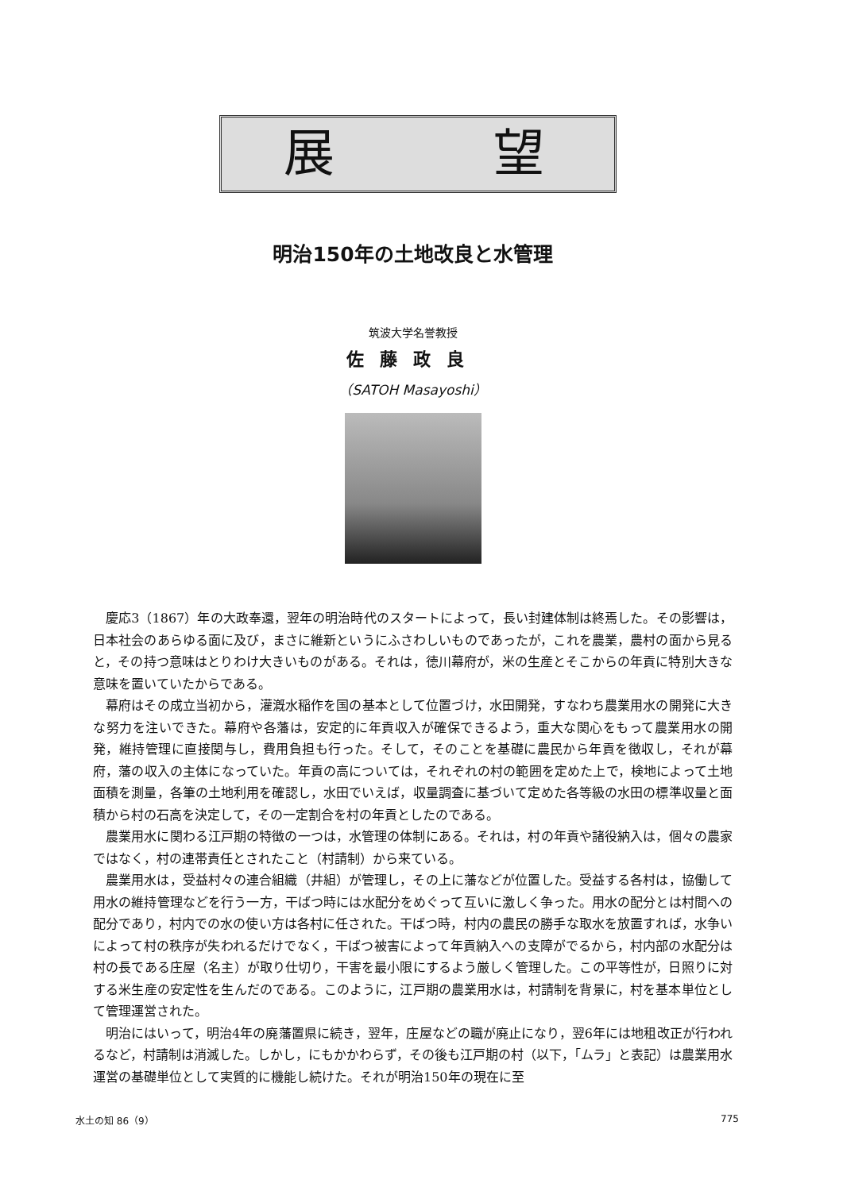展 望
明治150年の土地改良と水管理
筑波大学名誉教授
佐藤政良
（SATOH Masayoshi）
慶応3（1867）年の大政奉還，翌年の明治時代のスタートによって，長い封建体制は終焉した。その影響は，日本社会のあらゆる面に及び，まさに維新というにふさわしいものであったが，これを農業，農村の面から見ると，その持つ意味はとりわけ大きいものがある。それは，徳川幕府が，米の生産とそこからの年貢に特別大きな意味を置いていたからである。
幕府はその成立当初から，灌漑水稲作を国の基本として位置づけ，水田開発，すなわち農業用水の開発に大きな努力を注いできた。幕府や各藩は，安定的に年貢収入が確保できるよう，重大な関心をもって農業用水の開発，維持管理に直接関与し，費用負担も行った。そして，そのことを基礎に農民から年貢を徴収し，それが幕府，藩の収入の主体になっていた。年貢の高については，それぞれの村の範囲を定めた上で，検地によって土地面積を測量，各筆の土地利用を確認し，水田でいえば，収量調査に基づいて定めた各等級の水田の標準収量と面積から村の石高を決定して，その一定割合を村の年貢としたのである。
農業用水に関わる江戸期の特徴の一つは，水管理の体制にある。それは，村の年貢や諸役納入は，個々の農家ではなく，村の連帯責任とされたこと（村請制）から来ている。
農業用水は，受益村々の連合組織（井組）が管理し，その上に藩などが位置した。受益する各村は，協働して用水の維持管理などを行う一方，干ばつ時には水配分をめぐって互いに激しく争った。用水の配分とは村間への配分であり，村内での水の使い方は各村に任された。干ばつ時，村内の農民の勝手な取水を放置すれば，水争いによって村の秩序が失われるだけでなく，干ばつ被害によって年貢納入への支障がでるから，村内部の水配分は村の長である庄屋（名主）が取り仕切り，干害を最小限にするよう厳しく管理した。この平等性が，日照りに対する米生産の安定性を生んだのである。このように，江戸期の農業用水は，村請制を背景に，村を基本単位として管理運営された。
明治にはいって，明治4年の廃藩置県に続き，翌年，庄屋などの職が廃止になり，翌6年には地租改正が行われるなど，村請制は消滅した。しかし，にもかかわらず，その後も江戸期の村（以下，「ムラ」と表記）は農業用水運営の基礎単位として実質的に機能し続けた。それが明治150年の現在に至
水土の知 86（9） 775